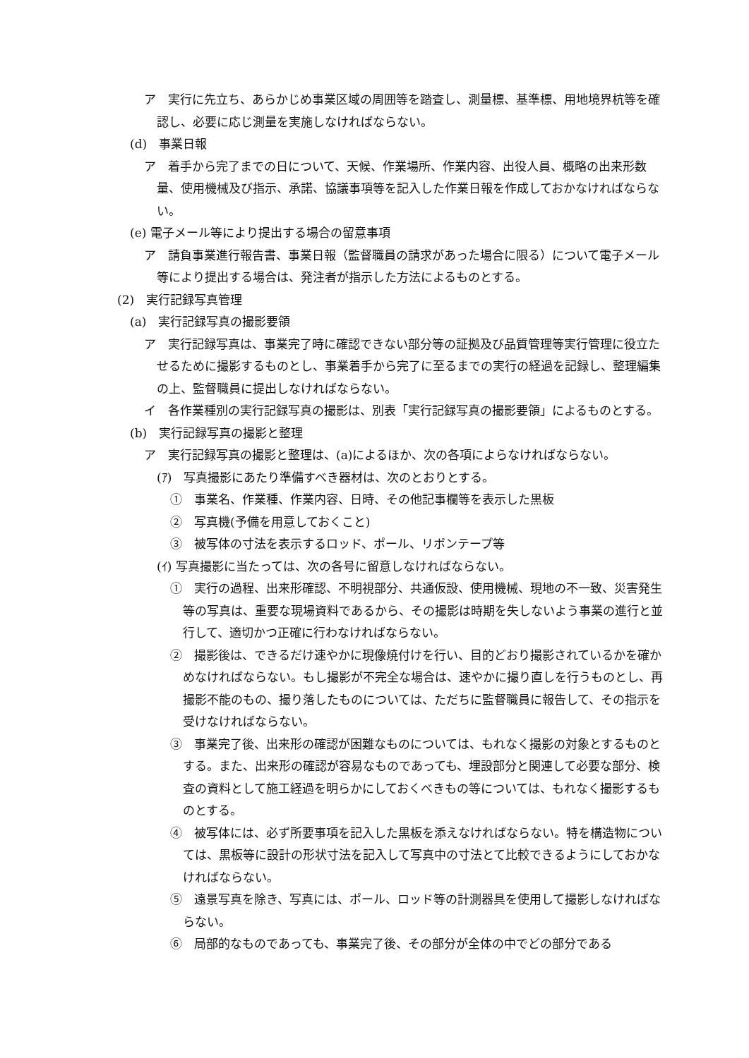ア　実行に先立ち、あらかじめ事業区域の周囲等を踏査し、測量標、基準標、用地境界杭等を確認し、必要に応じ測量を実施しなければならない。
(d)　事業日報
ア　着手から完了までの日について、天候、作業場所、作業内容、出役人員、概略の出来形数量、使用機械及び指示、承諾、協議事項等を記入した作業日報を作成しておかなければならない。
(e) 電子メール等により提出する場合の留意事項
ア　請負事業進行報告書、事業日報（監督職員の請求があった場合に限る）について電子メール等により提出する場合は、発注者が指示した方法によるものとする。
(2)　実行記録写真管理
(a)　実行記録写真の撮影要領
ア　実行記録写真は、事業完了時に確認できない部分等の証拠及び品質管理等実行管理に役立たせるために撮影するものとし、事業着手から完了に至るまでの実行の経過を記録し、整理編集の上、監督職員に提出しなければならない。
イ　各作業種別の実行記録写真の撮影は、別表「実行記録写真の撮影要領」によるものとする。
(b)　実行記録写真の撮影と整理
ア　実行記録写真の撮影と整理は、(a)によるほか、次の各項によらなければならない。
(ｱ)　写真撮影にあたり準備すべき器材は、次のとおりとする。
①　事業名、作業種、作業内容、日時、その他記事欄等を表示した黒板
②　写真機(予備を用意しておくこと)
③　被写体の寸法を表示するロッド、ポール、リボンテープ等
(ｲ) 写真撮影に当たっては、次の各号に留意しなければならない。
①　実行の過程、出来形確認、不明視部分、共通仮設、使用機械、現地の不一致、災害発生等の写真は、重要な現場資料であるから、その撮影は時期を失しないよう事業の進行と並行して、適切かつ正確に行わなければならない。
②　撮影後は、できるだけ速やかに現像焼付けを行い、目的どおり撮影されているかを確かめなければならない。もし撮影が不完全な場合は、速やかに撮り直しを行うものとし、再撮影不能のもの、撮り落したものについては、ただちに監督職員に報告して、その指示を受けなければならない。
③　事業完了後、出来形の確認が困難なものについては、もれなく撮影の対象とするものとする。また、出来形の確認が容易なものであっても、埋設部分と関連して必要な部分、検査の資料として施工経過を明らかにしておくべきもの等については、もれなく撮影するものとする。
④　被写体には、必ず所要事項を記入した黒板を添えなければならない。特を構造物については、黒板等に設計の形状寸法を記入して写真中の寸法とて比較できるようにしておかなければならない。
⑤　遠景写真を除き、写真には、ポール、ロッド等の計測器具を使用して撮影しなければならない。
⑥　局部的なものであっても、事業完了後、その部分が全体の中でどの部分である